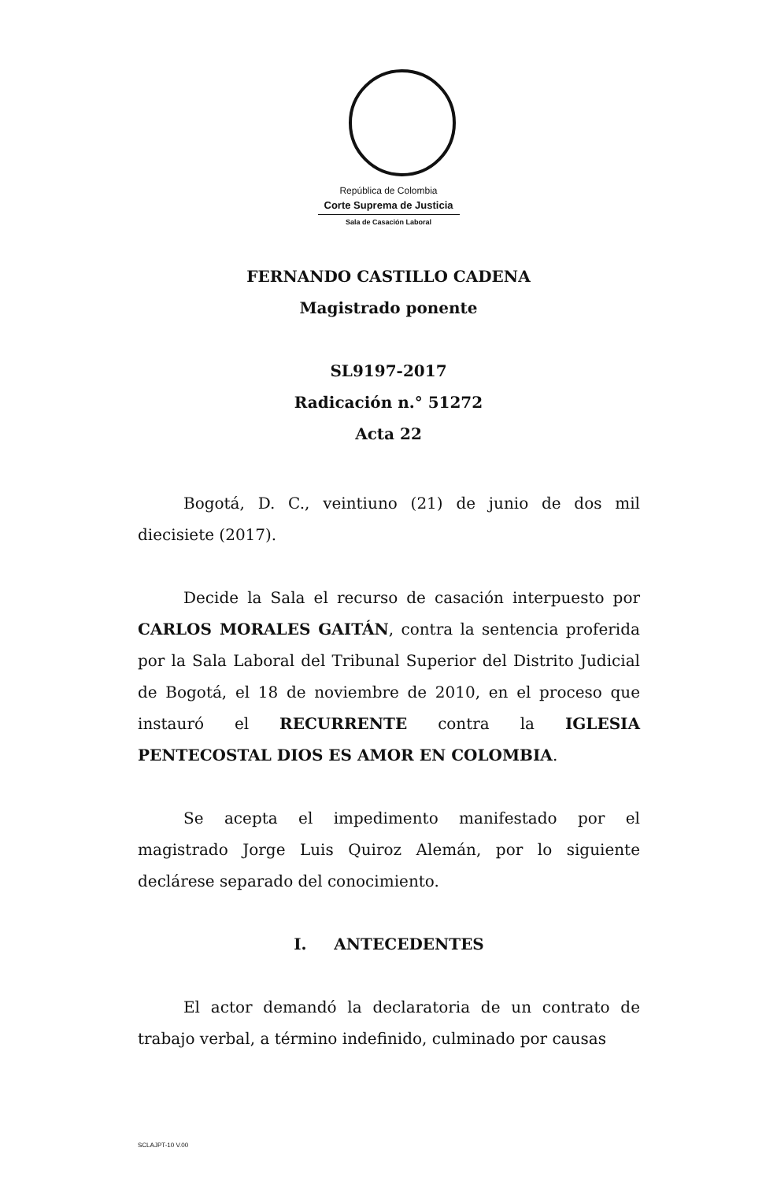República de Colombia
Corte Suprema de Justicia
Sala de Casación Laboral
FERNANDO CASTILLO CADENA
Magistrado ponente
SL9197-2017
Radicación n.° 51272
Acta 22
Bogotá, D. C., veintiuno (21) de junio de dos mil diecisiete (2017).
Decide la Sala el recurso de casación interpuesto por CARLOS MORALES GAITÁN, contra la sentencia proferida por la Sala Laboral del Tribunal Superior del Distrito Judicial de Bogotá, el 18 de noviembre de 2010, en el proceso que instauró el RECURRENTE contra la IGLESIA PENTECOSTAL DIOS ES AMOR EN COLOMBIA.
Se acepta el impedimento manifestado por el magistrado Jorge Luis Quiroz Alemán, por lo siguiente declárese separado del conocimiento.
I. ANTECEDENTES
El actor demandó la declaratoria de un contrato de trabajo verbal, a término indefinido, culminado por causas
SCLAJPT-10 V.00